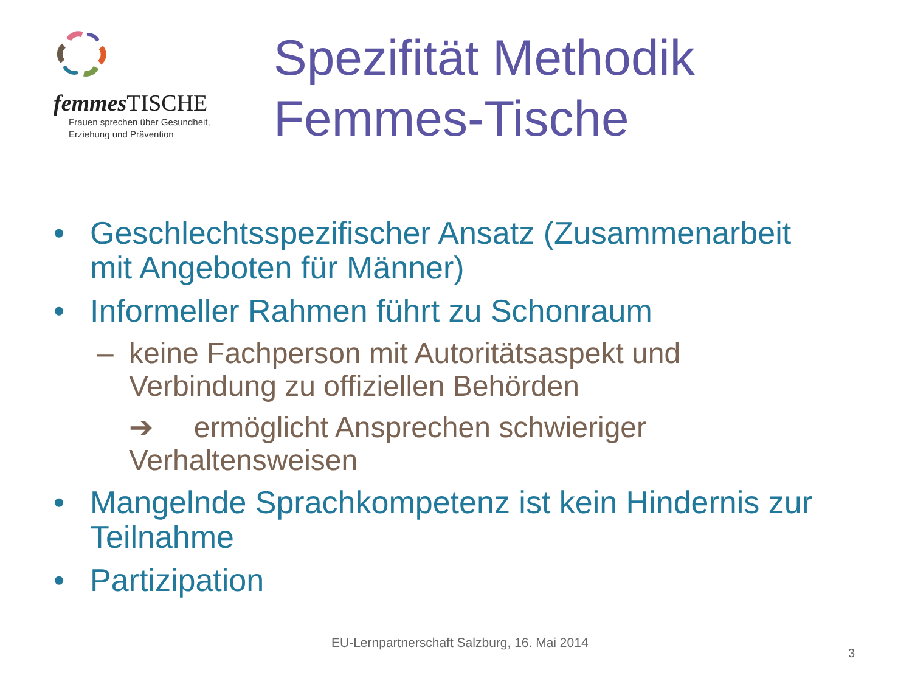femmes TISCHE
Frauen sprechen über Gesundheit,
Erziehung und Prävention
Spezifität Methodik
Femmes-Tische
• Geschlechtsspezifischer Ansatz (Zusammenarbeit
mit Angeboten für Männer)
• Informeller Rahmen führt zu Schonraum
– keine Fachperson mit Autoritätsaspekt und
Verbindung zu offiziellen Behörden
➔ ermöglicht Ansprechen schwieriger
Verhaltensweisen
• Mangelnde Sprachkompetenz ist kein Hindernis zur
Teilnahme
• Partizipation
EU-Lernpartnerschaft Salzburg, 16. Mai 2014
3